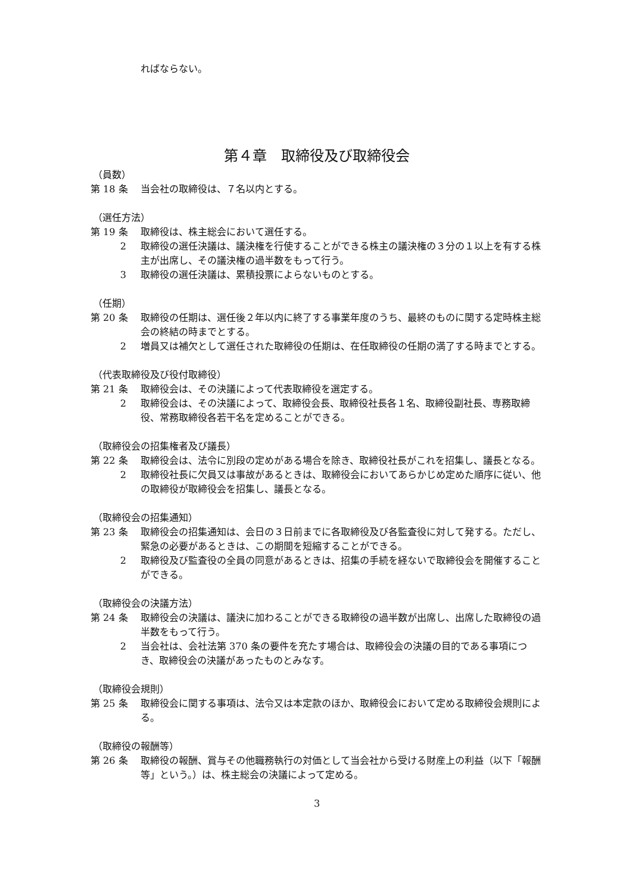ればならない。
第４章　取締役及び取締役会
（員数）
第 18 条 当会社の取締役は、７名以内とする。
（選任方法）
第 19 条 取締役は、株主総会において選任する。
2 取締役の選任決議は、議決権を行使することができる株主の議決権の３分の１以上を有する株主が出席し、その議決権の過半数をもって行う。
3 取締役の選任決議は、累積投票によらないものとする。
（任期）
第 20 条 取締役の任期は、選任後２年以内に終了する事業年度のうち、最終のものに関する定時株主総会の終結の時までとする。
2 増員又は補欠として選任された取締役の任期は、在任取締役の任期の満了する時までとする。
（代表取締役及び役付取締役）
第 21 条 取締役会は、その決議によって代表取締役を選定する。
2 取締役会は、その決議によって、取締役会長、取締役社長各１名、取締役副社長、専務取締役、常務取締役各若干名を定めることができる。
（取締役会の招集権者及び議長）
第 22 条 取締役会は、法令に別段の定めがある場合を除き、取締役社長がこれを招集し、議長となる。
2 取締役社長に欠員又は事故があるときは、取締役会においてあらかじめ定めた順序に従い、他の取締役が取締役会を招集し、議長となる。
（取締役会の招集通知）
第 23 条 取締役会の招集通知は、会日の３日前までに各取締役及び各監査役に対して発する。ただし、緊急の必要があるときは、この期間を短縮することができる。
2 取締役及び監査役の全員の同意があるときは、招集の手続を経ないで取締役会を開催することができる。
（取締役会の決議方法）
第 24 条 取締役会の決議は、議決に加わることができる取締役の過半数が出席し、出席した取締役の過半数をもって行う。
2 当会社は、会社法第 370 条の要件を充たす場合は、取締役会の決議の目的である事項につき、取締役会の決議があったものとみなす。
（取締役会規則）
第 25 条 取締役会に関する事項は、法令又は本定款のほか、取締役会において定める取締役会規則による。
（取締役の報酬等）
第 26 条 取締役の報酬、賞与その他職務執行の対価として当会社から受ける財産上の利益（以下「報酬等」という。）は、株主総会の決議によって定める。
3